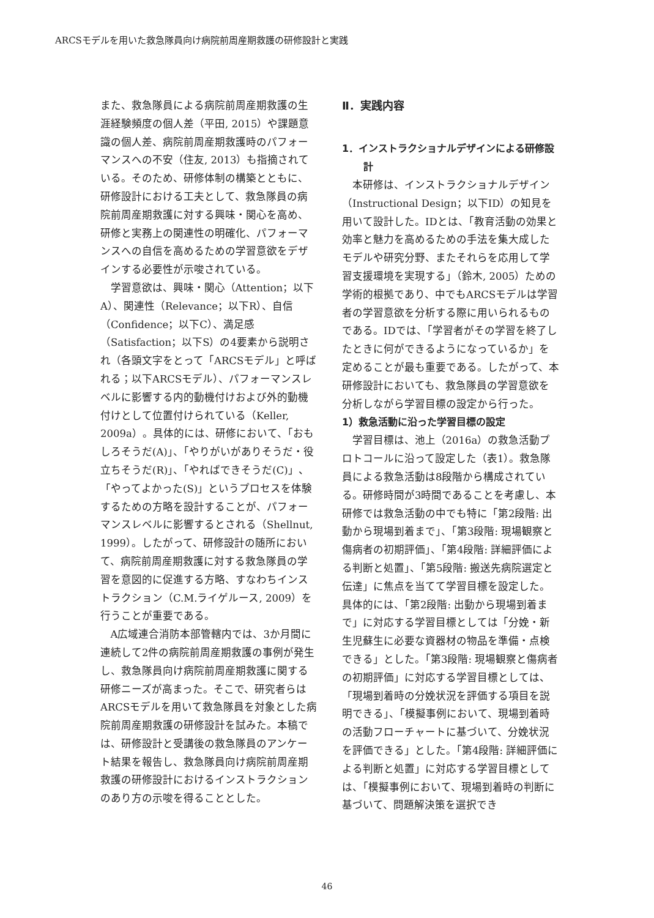ARCSモデルを用いた救急隊員向け病院前周産期救護の研修設計と実践
また、救急隊員による病院前周産期救護の生涯経験頻度の個人差（平田, 2015）や課題意識の個人差、病院前周産期救護時のパフォーマンスへの不安（住友, 2013）も指摘されている。そのため、研修体制の構築とともに、研修設計における工夫として、救急隊員の病院前周産期救護に対する興味・関心を高め、研修と実務上の関連性の明確化、パフォーマンスへの自信を高めるための学習意欲をデザインする必要性が示唆されている。
学習意欲は、興味・関心（Attention；以下A）、関連性（Relevance；以下R）、自信（Confidence；以下C）、満足感（Satisfaction；以下S）の4要素から説明され（各頭文字をとって「ARCSモデル」と呼ばれる；以下ARCSモデル）、パフォーマンスレベルに影響する内的動機付けおよび外的動機付けとして位置付けられている（Keller, 2009a）。具体的には、研修において、「おもしろそうだ(A)」、「やりがいがありそうだ・役立ちそうだ(R)」、「やればできそうだ(C)」、「やってよかった(S)」というプロセスを体験するための方略を設計することが、パフォーマンスレベルに影響するとされる（Shellnut, 1999）。したがって、研修設計の随所において、病院前周産期救護に対する救急隊員の学習を意図的に促進する方略、すなわちインストラクション（C.M.ライゲルース, 2009）を行うことが重要である。
A広域連合消防本部管轄内では、3か月間に連続して2件の病院前周産期救護の事例が発生し、救急隊員向け病院前周産期救護に関する研修ニーズが高まった。そこで、研究者らはARCSモデルを用いて救急隊員を対象とした病院前周産期救護の研修設計を試みた。本稿では、研修設計と受講後の救急隊員のアンケート結果を報告し、救急隊員向け病院前周産期救護の研修設計におけるインストラクションのあり方の示唆を得ることとした。
Ⅱ．実践内容
1．インストラクショナルデザインによる研修設計
本研修は、インストラクショナルデザイン（Instructional Design；以下ID）の知見を用いて設計した。IDとは、「教育活動の効果と効率と魅力を高めるための手法を集大成したモデルや研究分野、またそれらを応用して学習支援環境を実現する」（鈴木, 2005）ための学術的根拠であり、中でもARCSモデルは学習者の学習意欲を分析する際に用いられるものである。IDでは、「学習者がその学習を終了したときに何ができるようになっているか」を定めることが最も重要である。したがって、本研修設計においても、救急隊員の学習意欲を分析しながら学習目標の設定から行った。
1）救急活動に沿った学習目標の設定
学習目標は、池上（2016a）の救急活動プロトコールに沿って設定した（表1）。救急隊員による救急活動は8段階から構成されている。研修時間が3時間であることを考慮し、本研修では救急活動の中でも特に「第2段階: 出動から現場到着まで」、「第3段階: 現場観察と傷病者の初期評価」、「第4段階: 詳細評価による判断と処置」、「第5段階: 搬送先病院選定と伝達」に焦点を当てて学習目標を設定した。具体的には、「第2段階: 出動から現場到着まで」に対応する学習目標としては「分娩・新生児蘇生に必要な資器材の物品を準備・点検できる」とした。「第3段階: 現場観察と傷病者の初期評価」に対応する学習目標としては、「現場到着時の分娩状況を評価する項目を説明できる」、「模擬事例において、現場到着時の活動フローチャートに基づいて、分娩状況を評価できる」とした。「第4段階: 詳細評価による判断と処置」に対応する学習目標としては、「模擬事例において、現場到着時の判断に基づいて、問題解決策を選択でき
46